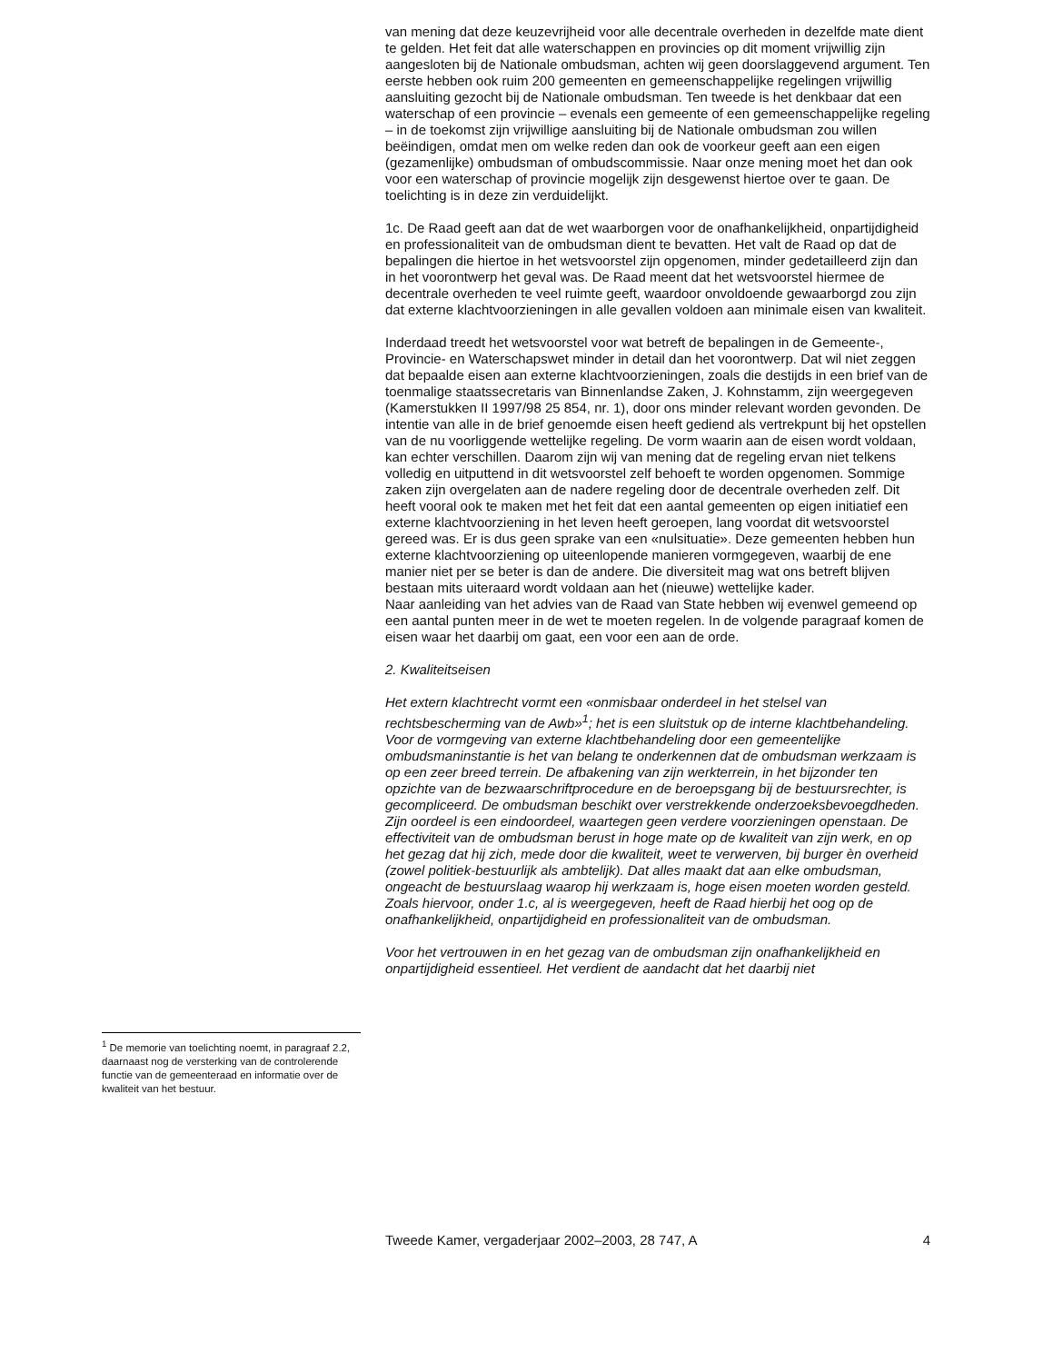<sup>1</sup> De memorie van toelichting noemt, in paragraaf 2.2, daarnaast nog de versterking van de controlerende functie van de gemeenteraad en informatie over de kwaliteit van het bestuur.
van mening dat deze keuzevrijheid voor alle decentrale overheden in dezelfde mate dient te gelden. Het feit dat alle waterschappen en provincies op dit moment vrijwillig zijn aangesloten bij de Nationale ombudsman, achten wij geen doorslaggevend argument. Ten eerste hebben ook ruim 200 gemeenten en gemeenschappelijke regelingen vrijwillig aansluiting gezocht bij de Nationale ombudsman. Ten tweede is het denkbaar dat een waterschap of een provincie – evenals een gemeente of een gemeenschappelijke regeling – in de toekomst zijn vrijwillige aansluiting bij de Nationale ombudsman zou willen beëindigen, omdat men om welke reden dan ook de voorkeur geeft aan een eigen (gezamenlijke) ombudsman of ombudscommissie. Naar onze mening moet het dan ook voor een waterschap of provincie mogelijk zijn desgewenst hiertoe over te gaan. De toelichting is in deze zin verduidelijkt.
1c. De Raad geeft aan dat de wet waarborgen voor de onafhankelijkheid, onpartijdigheid en professionaliteit van de ombudsman dient te bevatten. Het valt de Raad op dat de bepalingen die hiertoe in het wetsvoorstel zijn opgenomen, minder gedetailleerd zijn dan in het voorontwerp het geval was. De Raad meent dat het wetsvoorstel hiermee de decentrale overheden te veel ruimte geeft, waardoor onvoldoende gewaarborgd zou zijn dat externe klachtvoorzieningen in alle gevallen voldoen aan minimale eisen van kwaliteit.
Inderdaad treedt het wetsvoorstel voor wat betreft de bepalingen in de Gemeente-, Provincie- en Waterschapswet minder in detail dan het voorontwerp. Dat wil niet zeggen dat bepaalde eisen aan externe klachtvoorzieningen, zoals die destijds in een brief van de toenmalige staatssecretaris van Binnenlandse Zaken, J. Kohnstamm, zijn weergegeven (Kamerstukken II 1997/98 25 854, nr. 1), door ons minder relevant worden gevonden. De intentie van alle in de brief genoemde eisen heeft gediend als vertrekpunt bij het opstellen van de nu voorliggende wettelijke regeling. De vorm waarin aan de eisen wordt voldaan, kan echter verschillen. Daarom zijn wij van mening dat de regeling ervan niet telkens volledig en uitputtend in dit wetsvoorstel zelf behoeft te worden opgenomen. Sommige zaken zijn overgelaten aan de nadere regeling door de decentrale overheden zelf. Dit heeft vooral ook te maken met het feit dat een aantal gemeenten op eigen initiatief een externe klachtvoorziening in het leven heeft geroepen, lang voordat dit wetsvoorstel gereed was. Er is dus geen sprake van een «nulsituatie». Deze gemeenten hebben hun externe klachtvoorziening op uiteenlopende manieren vormgegeven, waarbij de ene manier niet per se beter is dan de andere. Die diversiteit mag wat ons betreft blijven bestaan mits uiteraard wordt voldaan aan het (nieuwe) wettelijke kader.
Naar aanleiding van het advies van de Raad van State hebben wij evenwel gemeend op een aantal punten meer in de wet te moeten regelen. In de volgende paragraaf komen de eisen waar het daarbij om gaat, een voor een aan de orde.
2. Kwaliteitseisen
Het extern klachtrecht vormt een «onmisbaar onderdeel in het stelsel van rechtsbescherming van de Awb»<sup>1</sup>; het is een sluitstuk op de interne klachtbehandeling. Voor de vormgeving van externe klachtbehandeling door een gemeentelijke ombudsmaninstantie is het van belang te onderkennen dat de ombudsman werkzaam is op een zeer breed terrein. De afbakening van zijn werkterrein, in het bijzonder ten opzichte van de bezwaarschriftprocedure en de beroepsgang bij de bestuursrechter, is gecompliceerd. De ombudsman beschikt over verstrekkende onderzoeksbevoegdheden. Zijn oordeel is een eindoordeel, waartegen geen verdere voorzieningen openstaan. De effectiviteit van de ombudsman berust in hoge mate op de kwaliteit van zijn werk, en op het gezag dat hij zich, mede door die kwaliteit, weet te verwerven, bij burger èn overheid (zowel politiek-bestuurlijk als ambtelijk). Dat alles maakt dat aan elke ombudsman, ongeacht de bestuurslaag waarop hij werkzaam is, hoge eisen moeten worden gesteld. Zoals hiervoor, onder 1.c, al is weergegeven, heeft de Raad hierbij het oog op de onafhankelijkheid, onpartijdigheid en professionaliteit van de ombudsman.
Voor het vertrouwen in en het gezag van de ombudsman zijn onafhankelijkheid en onpartijdigheid essentieel. Het verdient de aandacht dat het daarbij niet
Tweede Kamer, vergaderjaar 2002–2003, 28 747, A 4